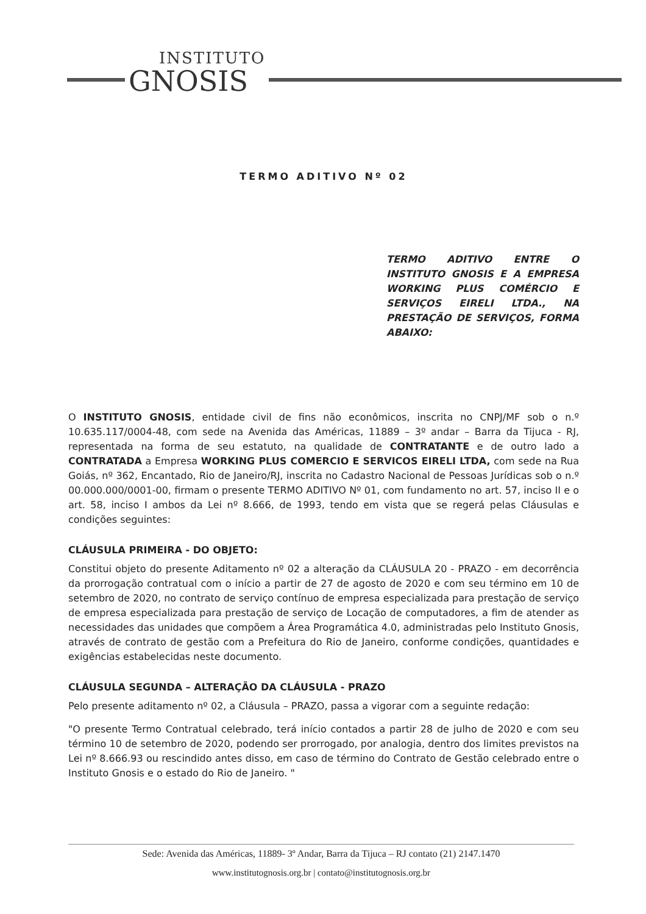INSTITUTO
GNOSIS
TERMO ADITIVO Nº 02
TERMO ADITIVO ENTRE O INSTITUTO GNOSIS E A EMPRESA WORKING PLUS COMÉRCIO E SERVIÇOS EIRELI LTDA., NA PRESTAÇÃO DE SERVIÇOS, FORMA ABAIXO:
O INSTITUTO GNOSIS, entidade civil de fins não econômicos, inscrita no CNPJ/MF sob o n.º 10.635.117/0004-48, com sede na Avenida das Américas, 11889 – 3º andar – Barra da Tijuca - RJ, representada na forma de seu estatuto, na qualidade de CONTRATANTE e de outro lado a CONTRATADA a Empresa WORKING PLUS COMERCIO E SERVICOS EIRELI LTDA, com sede na Rua Goiás, nº 362, Encantado, Rio de Janeiro/RJ, inscrita no Cadastro Nacional de Pessoas Jurídicas sob o n.º 00.000.000/0001-00, firmam o presente TERMO ADITIVO Nº 01, com fundamento no art. 57, inciso II e o art. 58, inciso I ambos da Lei nº 8.666, de 1993, tendo em vista que se regerá pelas Cláusulas e condições seguintes:
CLÁUSULA PRIMEIRA - DO OBJETO:
Constitui objeto do presente Aditamento nº 02 a alteração da CLÁUSULA 20 - PRAZO - em decorrência da prorrogação contratual com o início a partir de 27 de agosto de 2020 e com seu término em 10 de setembro de 2020, no contrato de serviço contínuo de empresa especializada para prestação de serviço de empresa especializada para prestação de serviço de Locação de computadores, a fim de atender as necessidades das unidades que compõem a Área Programática 4.0, administradas pelo Instituto Gnosis, através de contrato de gestão com a Prefeitura do Rio de Janeiro, conforme condições, quantidades e exigências estabelecidas neste documento.
CLÁUSULA SEGUNDA – ALTERAÇÃO DA CLÁUSULA - PRAZO
Pelo presente aditamento nº 02, a Cláusula – PRAZO, passa a vigorar com a seguinte redação:
"O presente Termo Contratual celebrado, terá início contados a partir 28 de julho de 2020 e com seu término 10 de setembro de 2020, podendo ser prorrogado, por analogia, dentro dos limites previstos na Lei nº 8.666.93 ou rescindido antes disso, em caso de término do Contrato de Gestão celebrado entre o Instituto Gnosis e o estado do Rio de Janeiro. "
Sede: Avenida das Américas, 11889- 3º Andar, Barra da Tijuca – RJ contato (21) 2147.1470
www.institutognosis.org.br | contato@institutognosis.org.br